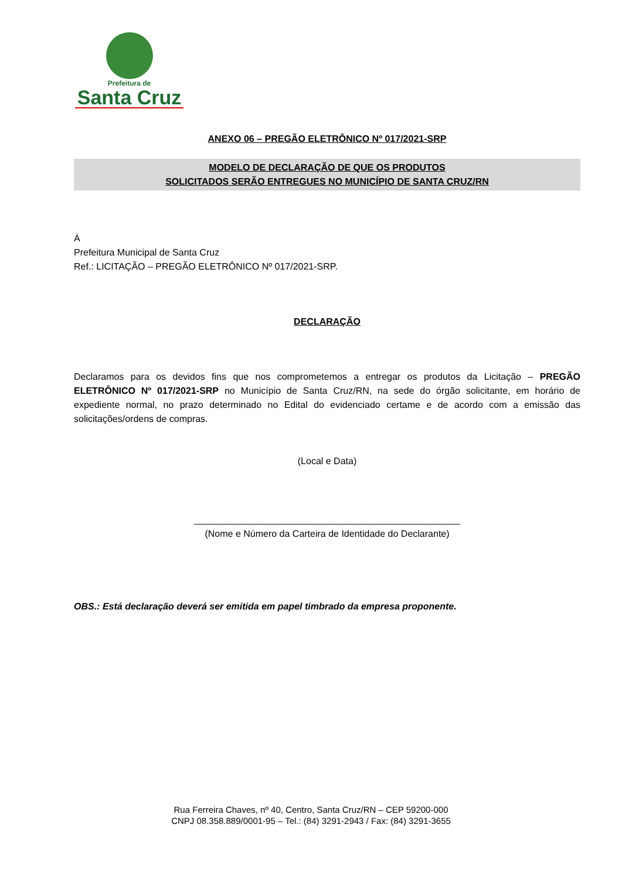Prefeitura de
Santa Cruz
ANEXO 06 – PREGÃO ELETRÔNICO Nº 017/2021-SRP
MODELO DE DECLARAÇÃO DE QUE OS PRODUTOS
SOLICITADOS SERÃO ENTREGUES NO MUNICÍPIO DE SANTA CRUZ/RN
À
Prefeitura Municipal de Santa Cruz
Ref.: LICITAÇÃO – PREGÃO ELETRÔNICO Nº 017/2021-SRP.
DECLARAÇÃO
Declaramos para os devidos fins que nos comprometemos a entregar os produtos da Licitação – PREGÃO ELETRÔNICO Nº 017/2021-SRP no Município de Santa Cruz/RN, na sede do órgão solicitante, em horário de expediente normal, no prazo determinado no Edital do evidenciado certame e de acordo com a emissão das solicitações/ordens de compras.
(Local e Data)
___________________________________________________
(Nome e Número da Carteira de Identidade do Declarante)
OBS.: Está declaração deverá ser emitida em papel timbrado da empresa proponente.
Rua Ferreira Chaves, nº 40, Centro, Santa Cruz/RN – CEP 59200-000
CNPJ 08.358.889/0001-95 – Tel.: (84) 3291-2943 / Fax: (84) 3291-3655